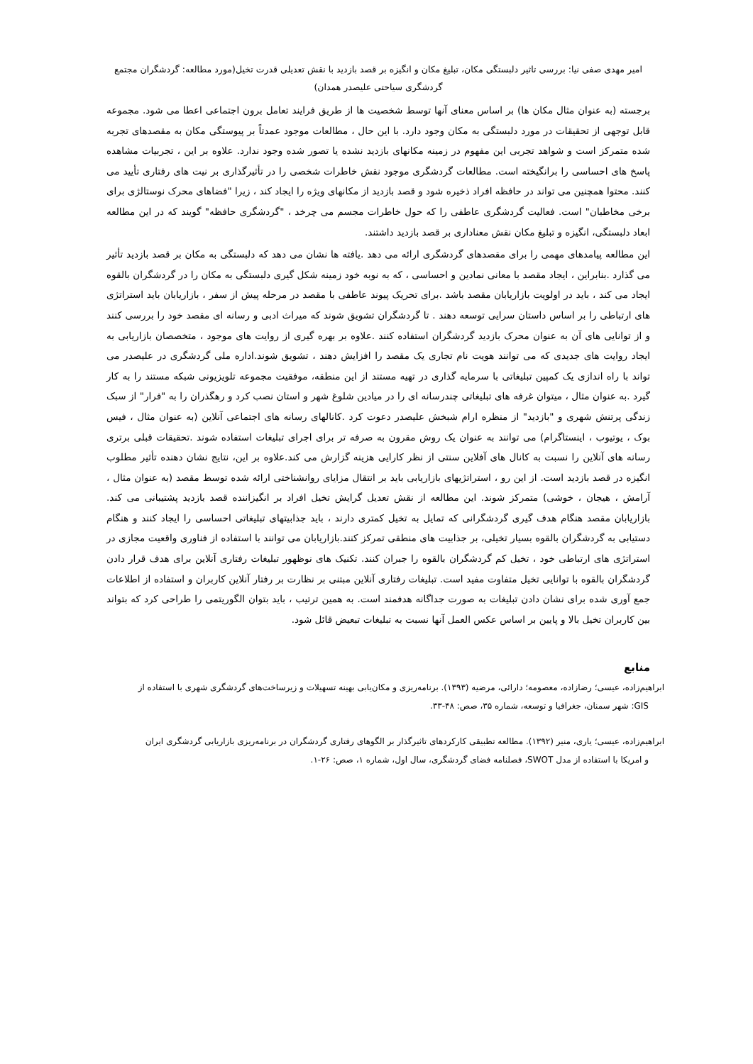امیر مهدی صفی نیا: بررسی تاثیر دلبستگی مکان، تبلیغ مکان و انگیزه بر قصد بازدید با نقش تعدیلی قدرت تخیل(مورد مطالعه: گردشگران مجتمع
گردشگری سیاحتی علیصدر همدان)
برجسته (به عنوان مثال مکان ها) بر اساس معنای آنها توسط شخصیت ها از طریق فرایند تعامل برون اجتماعی اعطا می شود. مجموعه قابل توجهی از تحقیقات در مورد دلبستگی به مکان وجود دارد. با این حال ، مطالعات موجود عمدتاً بر پیوستگی مکان به مقصدهای تجربه شده متمرکز است و شواهد تجربی این مفهوم در زمینه مکانهای بازدید نشده یا تصور شده وجود ندارد. علاوه بر این ، تجربیات مشاهده پاسخ های احساسی را برانگیخته است. مطالعات گردشگری موجود نقش خاطرات شخصی را در تأثیرگذاری بر نیت های رفتاری تأیید می کنند. محتوا همچنین می تواند در حافظه افراد ذخیره شود و قصد بازدید از مکانهای ویژه را ایجاد کند ، زیرا "فضاهای محرک نوستالژی برای برخی مخاطبان" است. فعالیت گردشگری عاطفی را که حول خاطرات مجسم می چرخد ، "گردشگری حافظه" گویند که در این مطالعه ابعاد دلبستگی، انگیزه و تبلیغ مکان نقش معناداری بر قصد بازدید داشتند.
این مطالعه پیامدهای مهمی را برای مقصدهای گردشگری ارائه می دهد .یافته ها نشان می دهد که دلبستگی به مکان بر قصد بازدید تأثیر می گذارد .بنابراین ، ایجاد مقصد با معانی نمادین و احساسی ، که به نوبه خود زمینه شکل گیری دلبستگی به مکان را در گردشگران بالقوه ایجاد می کند ، باید در اولویت بازاریابان مقصد باشد .برای تحریک پیوند عاطفی با مقصد در مرحله پیش از سفر ، بازاریابان باید استراتژی های ارتباطی را بر اساس داستان سرایی توسعه دهند . تا گردشگران تشویق شوند که میراث ادبی و رسانه ای مقصد خود را بررسی کنند و از توانایی های آن به عنوان محرک بازدید گردشگران استفاده کنند .علاوه بر بهره گیری از روایت های موجود ، متخصصان بازاریابی به ایجاد روایت های جدیدی که می توانند هویت نام تجاری یک مقصد را افزایش دهند ، تشویق شوند.اداره ملی گردشگری در علیصدر می تواند با راه اندازی یک کمپین تبلیغاتی با سرمایه گذاری در تهیه مستند از این منطقه، موفقیت مجموعه تلویزیونی شبکه مستند را به کار گیرد .به عنوان مثال ، میتوان غرفه های تبلیغاتی چندرسانه ای را در میادین شلوغ شهر و استان نصب کرد و رهگذران را به "فرار" از سبک زندگی پرتنش شهری و "بازدید" از منظره ارام شبخش علیصدر دعوت کرد .کانالهای رسانه های اجتماعی آنلاین (به عنوان مثال ، فیس بوک ، یوتیوب ، اینستاگرام) می توانند به عنوان یک روش مقرون به صرفه تر برای اجرای تبلیغات استفاده شوند .تحقیقات قبلی برتری رسانه های آنلاین را نسبت به کانال های آفلاین سنتی از نظر کارایی هزینه گزارش می کند.علاوه بر این، نتایج نشان دهنده تأثیر مطلوب انگیزه در قصد بازدید است. از این رو ، استراتژیهای بازاریابی باید بر انتقال مزایای روانشناختی ارائه شده توسط مقصد (به عنوان مثال ، آرامش ، هیجان ، خوشی) متمرکز شوند. این مطالعه از نقش تعدیل گرایش تخیل افراد بر انگیزاننده قصد بازدید پشتیبانی می کند. بازاریابان مقصد هنگام هدف گیری گردشگرانی که تمایل به تخیل کمتری دارند ، باید جذابیتهای تبلیغاتی احساسی را ایجاد کنند و هنگام دستیابی به گردشگران بالقوه بسیار تخیلی، بر جذابیت های منطقی تمرکز کنند.بازاریابان می توانند با استفاده از فناوری واقعیت مجازی در استراتژی های ارتباطی خود ، تخیل کم گردشگران بالقوه را جبران کنند. تکنیک های نوظهور تبلیغات رفتاری آنلاین برای هدف قرار دادن گردشگران بالقوه با توانایی تخیل متفاوت مفید است. تبلیغات رفتاری آنلاین مبتنی بر نظارت بر رفتار آنلاین کاربران و استفاده از اطلاعات جمع آوری شده برای نشان دادن تبلیغات به صورت جداگانه هدفمند است. به همین ترتیب ، باید بتوان الگوریتمی را طراحی کرد که بتواند بین کاربران تخیل بالا و پایین بر اساس عکس العمل آنها نسبت به تبلیغات تبعیض قائل شود.
منابع
ابراهیم‌زاده، عیسی؛ رضازاده، معصومه؛ دارائی، مرضیه (۱۳۹۳). برنامه‌ریزی و مکان‌یابی بهینه تسهیلات و زیرساخت‌های گردشگری شهری با استفاده از
GIS: شهر سمنان، جغرافیا و توسعه، شماره ۳۵، صص: ۴۸-۳۳.
ابراهیم‌زاده، عیسی؛ یاری، منیر (۱۳۹۲). مطالعه تطبیقی کارکردهای تاثیرگذار بر الگوهای رفتاری گردشگران در برنامه‌ریزی بازاریابی گردشگری ایران
و امریکا با استفاده از مدل SWOT، فصلنامه فضای گردشگری، سال اول، شماره ۱، صص: ۲۶-۱.